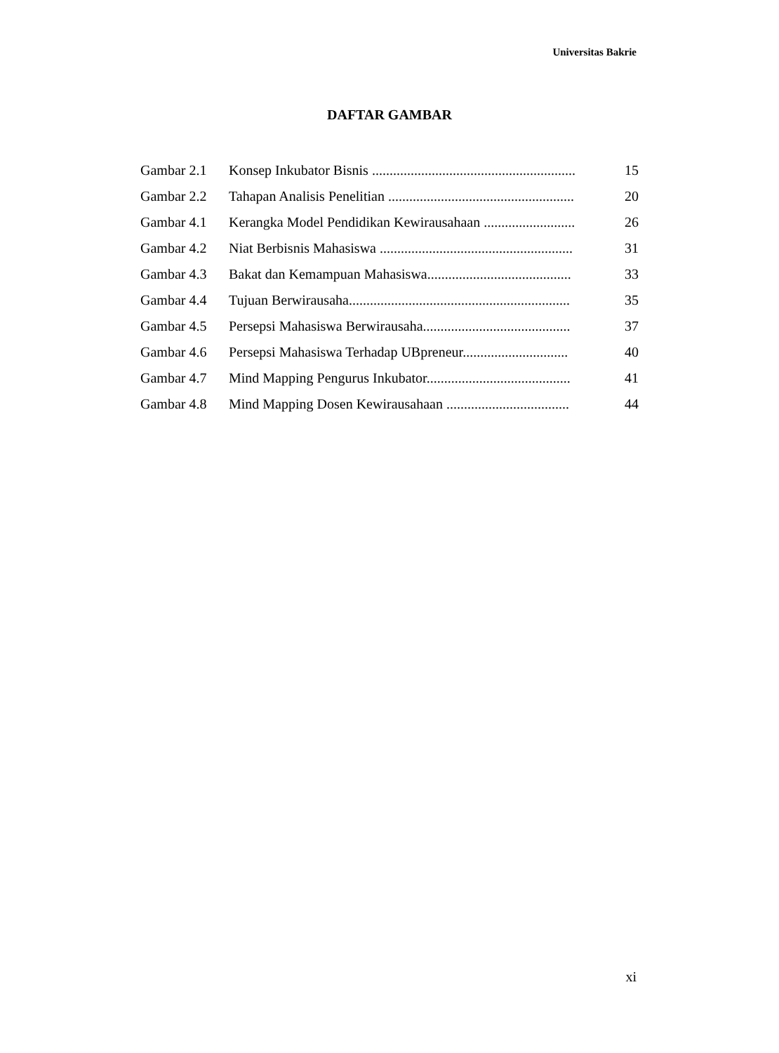Universitas Bakrie
DAFTAR GAMBAR
| Gambar 2.1 | Konsep Inkubator Bisnis .......................................................... | 15 |
| Gambar 2.2 | Tahapan Analisis Penelitian ..................................................... | 20 |
| Gambar 4.1 | Kerangka Model Pendidikan Kewirausahaan .......................... | 26 |
| Gambar 4.2 | Niat Berbisnis Mahasiswa ....................................................... | 31 |
| Gambar 4.3 | Bakat dan Kemampuan Mahasiswa......................................... | 33 |
| Gambar 4.4 | Tujuan Berwirausaha............................................................... | 35 |
| Gambar 4.5 | Persepsi Mahasiswa Berwirausaha.......................................... | 37 |
| Gambar 4.6 | Persepsi Mahasiswa Terhadap UBpreneur.............................. | 40 |
| Gambar 4.7 | Mind Mapping Pengurus Inkubator......................................... | 41 |
| Gambar 4.8 | Mind Mapping Dosen Kewirausahaan ................................... | 44 |
xi